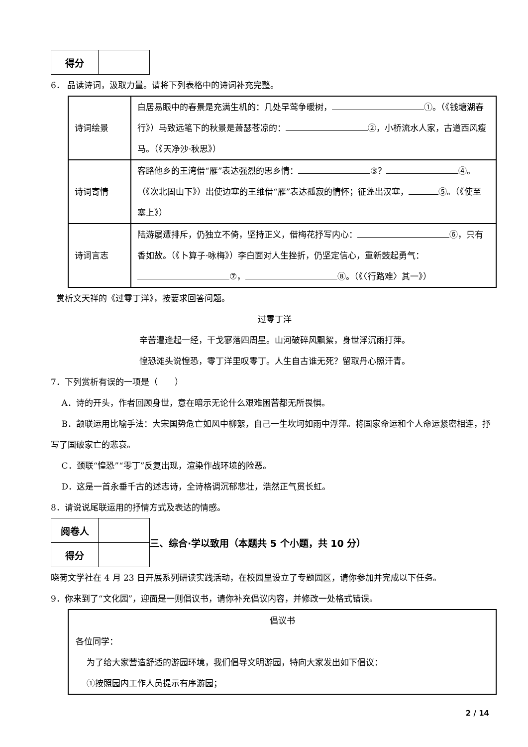| 得分 | |
6． 品读诗词，汲取力量。请将下列表格中的诗词补充完整。
| 诗词绘景 | 白居易眼中的春景是充满生机的：几处早莺争暖树， ①。（《钱塘湖春行》）马致远笔下的秋景是萧瑟苍凉的： ②，小桥流水人家，古道西风瘦马。（《天净沙·秋思》） |
| 诗词寄情 | 客路他乡的王湾借“雁”表达强烈的思乡情： ③？ ④。（《次北固山下》）出使边塞的王维借“雁”表达孤寂的情怀；征蓬出汉塞， ⑤。（《使至塞上》） |
| 诗词言志 | 陆游屡遭排斥，仍独立不倚，坚持正义，借梅花抒写内心： ⑥，只有香如故。（《卜算子·咏梅》）李白面对人生挫折，仍坚定信心，重新鼓起勇气： ⑦， ⑧。（《〈行路难〉其一》） |
赏析文天祥的《过零丁洋》，按要求回答问题。
过零丁洋
辛苦遭逢起一经，干戈寥落四周星。山河破碎风飘絮，身世浮沉雨打萍。
惶恐滩头说惶恐，零丁洋里叹零丁。人生自古谁无死？留取丹心照汗青。
7．下列赏析有误的一项是（　　）
A．诗的开头，作者回顾身世，意在暗示无论什么艰难困苦都无所畏惧。
B．颔联运用比喻手法：大宋国势危亡如风中柳絮，自己一生坎坷如雨中浮萍。将国家命运和个人命运紧密相连，抒写了国破家亡的悲哀。
C．颈联“惶恐”“零丁”反复出现，渲染作战环境的险恶。
D．这是一首永垂千古的述志诗，全诗格调沉郁悲壮，浩然正气贯长虹。
8．请说说尾联运用的抒情方式及表达的情感。
| 阅卷人 | |
| 得分 | |
三、综合·学以致用（本题共 5 个小题，共 10 分）
晓荷文学社在 4 月 23 日开展系列研读实践活动，在校园里设立了专题园区，请你参加并完成以下任务。
9．你来到了“文化园”，迎面是一则倡议书，请你补充倡议内容，并修改一处格式错误。
倡议书
各位同学：
为了给大家营造舒适的游园环境，我们倡导文明游园，特向大家发出如下倡议：
①按照园内工作人员提示有序游园；
2 / 14